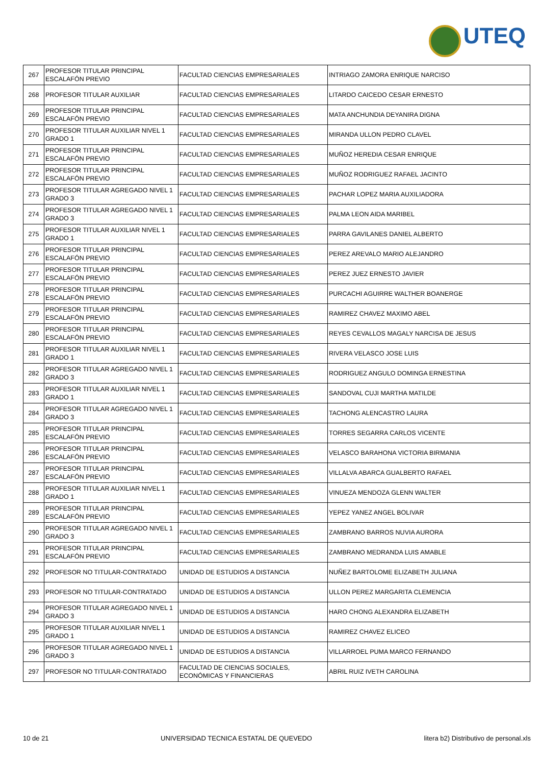UTEQ
| 267 | PROFESOR TITULAR PRINCIPAL ESCALAFÓN PREVIO | FACULTAD CIENCIAS EMPRESARIALES | INTRIAGO ZAMORA ENRIQUE NARCISO |
| 268 | PROFESOR TITULAR AUXILIAR | FACULTAD CIENCIAS EMPRESARIALES | LITARDO CAICEDO CESAR ERNESTO |
| 269 | PROFESOR TITULAR PRINCIPAL ESCALAFÓN PREVIO | FACULTAD CIENCIAS EMPRESARIALES | MATA ANCHUNDIA DEYANIRA DIGNA |
| 270 | PROFESOR TITULAR AUXILIAR NIVEL 1 GRADO 1 | FACULTAD CIENCIAS EMPRESARIALES | MIRANDA ULLON PEDRO CLAVEL |
| 271 | PROFESOR TITULAR PRINCIPAL ESCALAFÓN PREVIO | FACULTAD CIENCIAS EMPRESARIALES | MUÑOZ HEREDIA CESAR ENRIQUE |
| 272 | PROFESOR TITULAR PRINCIPAL ESCALAFÓN PREVIO | FACULTAD CIENCIAS EMPRESARIALES | MUÑOZ RODRIGUEZ RAFAEL JACINTO |
| 273 | PROFESOR TITULAR AGREGADO NIVEL 1 GRADO 3 | FACULTAD CIENCIAS EMPRESARIALES | PACHAR LOPEZ MARIA AUXILIADORA |
| 274 | PROFESOR TITULAR AGREGADO NIVEL 1 GRADO 3 | FACULTAD CIENCIAS EMPRESARIALES | PALMA LEON AIDA MARIBEL |
| 275 | PROFESOR TITULAR AUXILIAR NIVEL 1 GRADO 1 | FACULTAD CIENCIAS EMPRESARIALES | PARRA GAVILANES DANIEL ALBERTO |
| 276 | PROFESOR TITULAR PRINCIPAL ESCALAFÓN PREVIO | FACULTAD CIENCIAS EMPRESARIALES | PEREZ AREVALO MARIO ALEJANDRO |
| 277 | PROFESOR TITULAR PRINCIPAL ESCALAFÓN PREVIO | FACULTAD CIENCIAS EMPRESARIALES | PEREZ JUEZ ERNESTO JAVIER |
| 278 | PROFESOR TITULAR PRINCIPAL ESCALAFÓN PREVIO | FACULTAD CIENCIAS EMPRESARIALES | PURCACHI AGUIRRE WALTHER BOANERGE |
| 279 | PROFESOR TITULAR PRINCIPAL ESCALAFÓN PREVIO | FACULTAD CIENCIAS EMPRESARIALES | RAMIREZ CHAVEZ MAXIMO ABEL |
| 280 | PROFESOR TITULAR PRINCIPAL ESCALAFÓN PREVIO | FACULTAD CIENCIAS EMPRESARIALES | REYES CEVALLOS MAGALY NARCISA DE JESUS |
| 281 | PROFESOR TITULAR AUXILIAR NIVEL 1 GRADO 1 | FACULTAD CIENCIAS EMPRESARIALES | RIVERA VELASCO JOSE LUIS |
| 282 | PROFESOR TITULAR AGREGADO NIVEL 1 GRADO 3 | FACULTAD CIENCIAS EMPRESARIALES | RODRIGUEZ ANGULO DOMINGA ERNESTINA |
| 283 | PROFESOR TITULAR AUXILIAR NIVEL 1 GRADO 1 | FACULTAD CIENCIAS EMPRESARIALES | SANDOVAL CUJI MARTHA MATILDE |
| 284 | PROFESOR TITULAR AGREGADO NIVEL 1 GRADO 3 | FACULTAD CIENCIAS EMPRESARIALES | TACHONG ALENCASTRO LAURA |
| 285 | PROFESOR TITULAR PRINCIPAL ESCALAFÓN PREVIO | FACULTAD CIENCIAS EMPRESARIALES | TORRES SEGARRA CARLOS VICENTE |
| 286 | PROFESOR TITULAR PRINCIPAL ESCALAFÓN PREVIO | FACULTAD CIENCIAS EMPRESARIALES | VELASCO BARAHONA VICTORIA BIRMANIA |
| 287 | PROFESOR TITULAR PRINCIPAL ESCALAFÓN PREVIO | FACULTAD CIENCIAS EMPRESARIALES | VILLALVA ABARCA GUALBERTO RAFAEL |
| 288 | PROFESOR TITULAR AUXILIAR NIVEL 1 GRADO 1 | FACULTAD CIENCIAS EMPRESARIALES | VINUEZA MENDOZA GLENN WALTER |
| 289 | PROFESOR TITULAR PRINCIPAL ESCALAFÓN PREVIO | FACULTAD CIENCIAS EMPRESARIALES | YEPEZ YANEZ ANGEL BOLIVAR |
| 290 | PROFESOR TITULAR AGREGADO NIVEL 1 GRADO 3 | FACULTAD CIENCIAS EMPRESARIALES | ZAMBRANO BARROS NUVIA AURORA |
| 291 | PROFESOR TITULAR PRINCIPAL ESCALAFÓN PREVIO | FACULTAD CIENCIAS EMPRESARIALES | ZAMBRANO MEDRANDA LUIS AMABLE |
| 292 | PROFESOR NO TITULAR-CONTRATADO | UNIDAD DE ESTUDIOS A DISTANCIA | NUÑEZ BARTOLOME ELIZABETH JULIANA |
| 293 | PROFESOR NO TITULAR-CONTRATADO | UNIDAD DE ESTUDIOS A DISTANCIA | ULLON PEREZ MARGARITA CLEMENCIA |
| 294 | PROFESOR TITULAR AGREGADO NIVEL 1 GRADO 3 | UNIDAD DE ESTUDIOS A DISTANCIA | HARO CHONG ALEXANDRA ELIZABETH |
| 295 | PROFESOR TITULAR AUXILIAR NIVEL 1 GRADO 1 | UNIDAD DE ESTUDIOS A DISTANCIA | RAMIREZ CHAVEZ ELICEO |
| 296 | PROFESOR TITULAR AGREGADO NIVEL 1 GRADO 3 | UNIDAD DE ESTUDIOS A DISTANCIA | VILLARROEL PUMA MARCO FERNANDO |
| 297 | PROFESOR NO TITULAR-CONTRATADO | FACULTAD DE CIENCIAS SOCIALES, ECONÓMICAS Y FINANCIERAS | ABRIL RUIZ IVETH CAROLINA |
10 de 21 UNIVERSIDAD TECNICA ESTATAL DE QUEVEDO litera b2) Distributivo de personal.xls